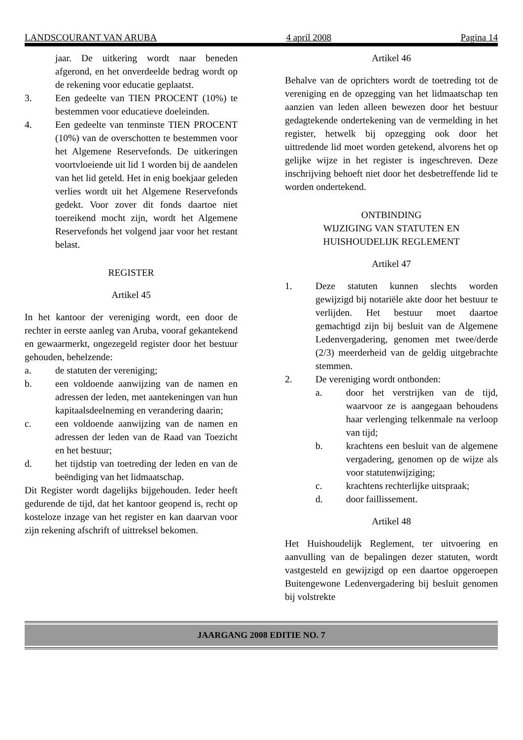LANDSCOURANT VAN ARUBA 4 april 2008 Pagina 14
jaar. De uitkering wordt naar beneden afgerond, en het onverdeelde bedrag wordt op de rekening voor educatie geplaatst.
3. Een gedeelte van TIEN PROCENT (10%) te bestemmen voor educatieve doeleinden.
4. Een gedeelte van tenminste TIEN PROCENT (10%) van de overschotten te bestemmen voor het Algemene Reservefonds. De uitkeringen voortvloeiende uit lid 1 worden bij de aandelen van het lid geteld. Het in enig boekjaar geleden verlies wordt uit het Algemene Reservefonds gedekt. Voor zover dit fonds daartoe niet toereikend mocht zijn, wordt het Algemene Reservefonds het volgend jaar voor het restant belast.
REGISTER
Artikel 45
In het kantoor der vereniging wordt, een door de rechter in eerste aanleg van Aruba, vooraf gekantekend en gewaarmerkt, ongezegeld register door het bestuur gehouden, behelzende:
a. de statuten der vereniging;
b. een voldoende aanwijzing van de namen en adressen der leden, met aantekeningen van hun kapitaalsdeelneming en verandering daarin;
c. een voldoende aanwijzing van de namen en adressen der leden van de Raad van Toezicht en het bestuur;
d. het tijdstip van toetreding der leden en van de beëndiging van het lidmaatschap.
Dit Register wordt dagelijks bijgehouden. Ieder heeft gedurende de tijd, dat het kantoor geopend is, recht op kosteloze inzage van het register en kan daarvan voor zijn rekening afschrift of uittreksel bekomen.
Artikel 46
Behalve van de oprichters wordt de toetreding tot de vereniging en de opzegging van het lidmaatschap ten aanzien van leden alleen bewezen door het bestuur gedagtekende ondertekening van de vermelding in het register, hetwelk bij opzegging ook door het uittredende lid moet worden getekend, alvorens het op gelijke wijze in het register is ingeschreven. Deze inschrijving behoeft niet door het desbetreffende lid te worden ondertekend.
ONTBINDING
WIJZIGING VAN STATUTEN EN
HUISHOUDELIJK REGLEMENT
Artikel 47
1. Deze statuten kunnen slechts worden gewijzigd bij notariële akte door het bestuur te verlijden. Het bestuur moet daartoe gemachtigd zijn bij besluit van de Algemene Ledenvergadering, genomen met twee/derde (2/3) meerderheid van de geldig uitgebrachte stemmen.
2. De vereniging wordt ontbonden:
a. door het verstrijken van de tijd, waarvoor ze is aangegaan behoudens haar verlenging telkenmale na verloop van tijd;
b. krachtens een besluit van de algemene vergadering, genomen op de wijze als voor statutenwijziging;
c. krachtens rechterlijke uitspraak;
d. door faillissement.
Artikel 48
Het Huishoudelijk Reglement, ter uitvoering en aanvulling van de bepalingen dezer statuten, wordt vastgesteld en gewijzigd op een daartoe opgeroepen Buitengewone Ledenvergadering bij besluit genomen bij volstrekte
JAARGANG 2008 EDITIE NO. 7